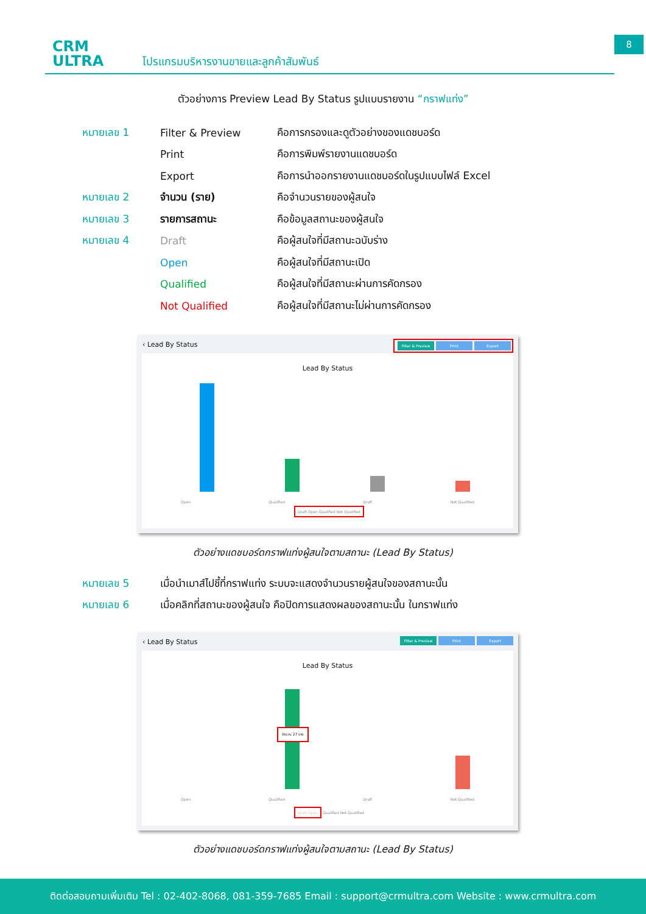CRM
ULTRA
โปรแกรมบริหารงานขายและลูกค้าสัมพันธ์
8
ตัวอย่างการ Preview Lead By Status รูปแบบรายงาน “กราฟแท่ง”
| หมายเลข 1 | Filter & Preview | คือการกรองและดูตัวอย่างของแดชบอร์ด |
| | Print | คือการพิมพ์รายงานแดชบอร์ด |
| | Export | คือการนำออกรายงานแดชบอร์ดในรูปแบบไฟล์ Excel |
| หมายเลข 2 | จำนวน (ราย) | คือจำนวนรายของผู้สนใจ |
| หมายเลข 3 | รายการสถานะ | คือข้อมูลสถานะของผู้สนใจ |
| หมายเลข 4 | Draft | คือผู้สนใจที่มีสถานะฉบับร่าง |
| | Open | คือผู้สนใจที่มีสถานะเปิด |
| | Qualified | คือผู้สนใจที่มีสถานะผ่านการคัดกรอง |
| | Not Qualified | คือผู้สนใจที่มีสถานะไม่ผ่านการคัดกรอง |
‹ Lead By Status Filter & Preview Print Export
Lead By Status
Open Qualified Draft Not Qualified
Draft Open Qualified Not Qualified
ตัวอย่างแดชบอร์ดกราฟแท่งผู้สนใจตามสถานะ (Lead By Status)
| หมายเลข 5 | เมื่อนำเมาส์ไปชี้ที่กราฟแท่ง ระบบจะแสดงจำนวนรายผู้สนใจของสถานะนั้น |
| หมายเลข 6 | เมื่อคลิกที่สถานะของผู้สนใจ คือปิดการแสดงผลของสถานะนั้น ในกราฟแท่ง |
‹ Lead By Status Filter & Preview Print Export
Lead By Status
จำนวน 27 ราย
Open Qualified Draft Not Qualified
Draft Open Qualified Not Qualified
ตัวอย่างแดชบอร์ดกราฟแท่งผู้สนใจตามสถานะ (Lead By Status)
ติดต่อสอบถามเพิ่มเติม Tel : 02-402-8068, 081-359-7685 Email : support@crmultra.com Website : www.crmultra.com